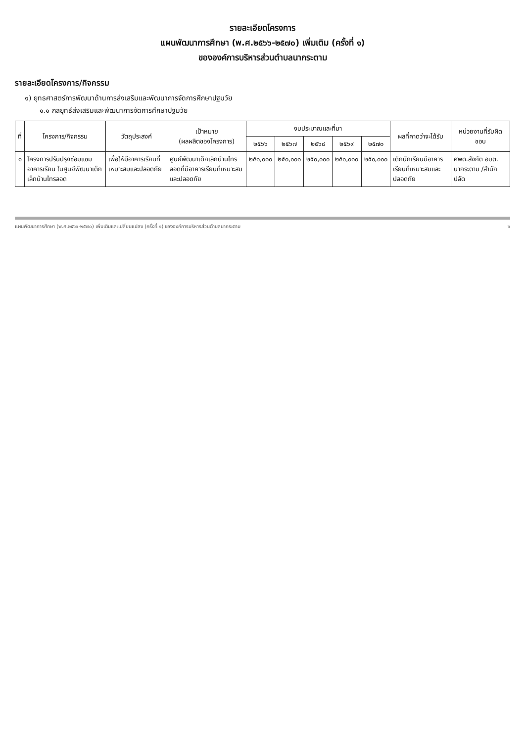รายละเอียดโครงการ
แผนพัฒนาการศึกษา (พ.ศ.๒๕๖๖-๒๕๗๐) เพิ่มเติม (ครั้งที่ ๑)
ขององค์การบริหารส่วนตำบลนากระตาม
รายละเอียดโครงการ/กิจกรรม
๑) ยุทธศาสตร์การพัฒนาด้านการส่งเสริมและพัฒนาการจัดการศึกษาปฐมวัย
๑.๑ กลยุทธ์ส่งเสริมและพัฒนาการจัดการศึกษาปฐมวัย
| ที่ | โครงการ/กิจกรรม | วัตถุประสงค์ | เป้าหมาย (ผลผลิตของโครงการ) | งบประมาณและที่มา | | | | | ผลที่คาดว่าจะได้รับ | หน่วยงานที่รับผิดชอบ |
| --- | --- | --- | --- | --- | --- | --- | --- | --- | --- | --- |
| | | | | ๒๕๖๖ | ๒๕๖๗ | ๒๕๖๘ | ๒๕๖๙ | ๒๕๗๐ | | |
| ๑ | โครงการปรับปรุงซ่อมแซมอาคารเรียน ในศูนย์พัฒนาเด็กเล็กบ้านไทรลอด | เพื่อให้มีอาคารเรียนที่เหมาะสมและปลอดภัย | ศูนย์พัฒนาเด็กเล็กบ้านไทรลอดที่มีอาคารเรียนที่เหมาะสมและปลอดภัย | ๒๕๐,๐๐๐ | ๒๕๐,๐๐๐ | ๒๕๐,๐๐๐ | ๒๕๐,๐๐๐ | ๒๕๐,๐๐๐ | เด็กนักเรียนมีอาคารเรียนที่เหมาะสมและปลอดภัย | ศพด.สังกัด อบต. นากระตาม /สำนักปลัด |
แผนพัฒนาการศึกษา (พ.ศ.๒๕๖๖-๒๕๗๐) เพิ่มเติมและเปลี่ยนแปลง (ครั้งที่ ๑) ขององค์การบริหารส่วนตำบลนากระตาม ๖